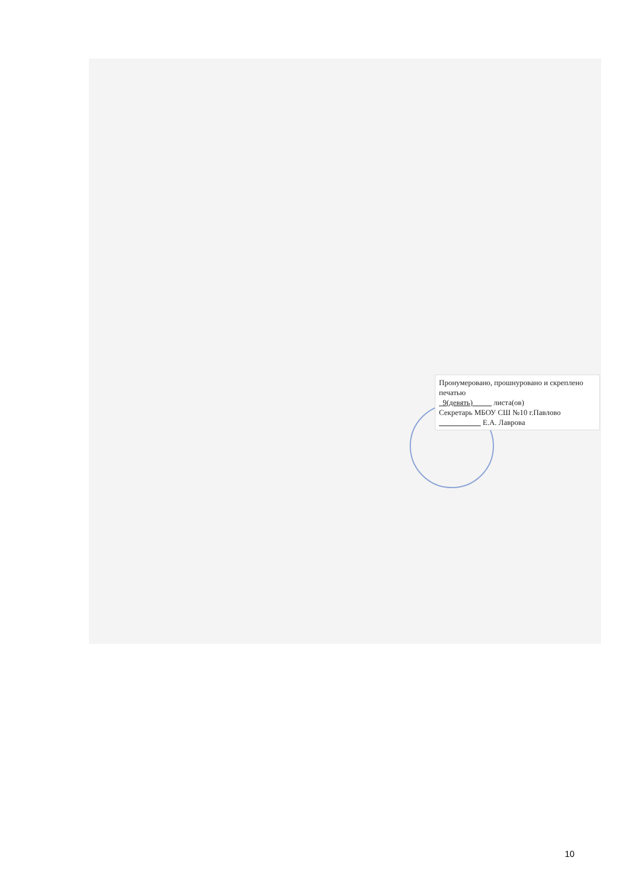Пронумеровано, прошнуровано и скреплено печатью
9(девять) листа(ов)
Секретарь МБОУ СШ №10 г.Павлово
Е.А. Лаврова
10